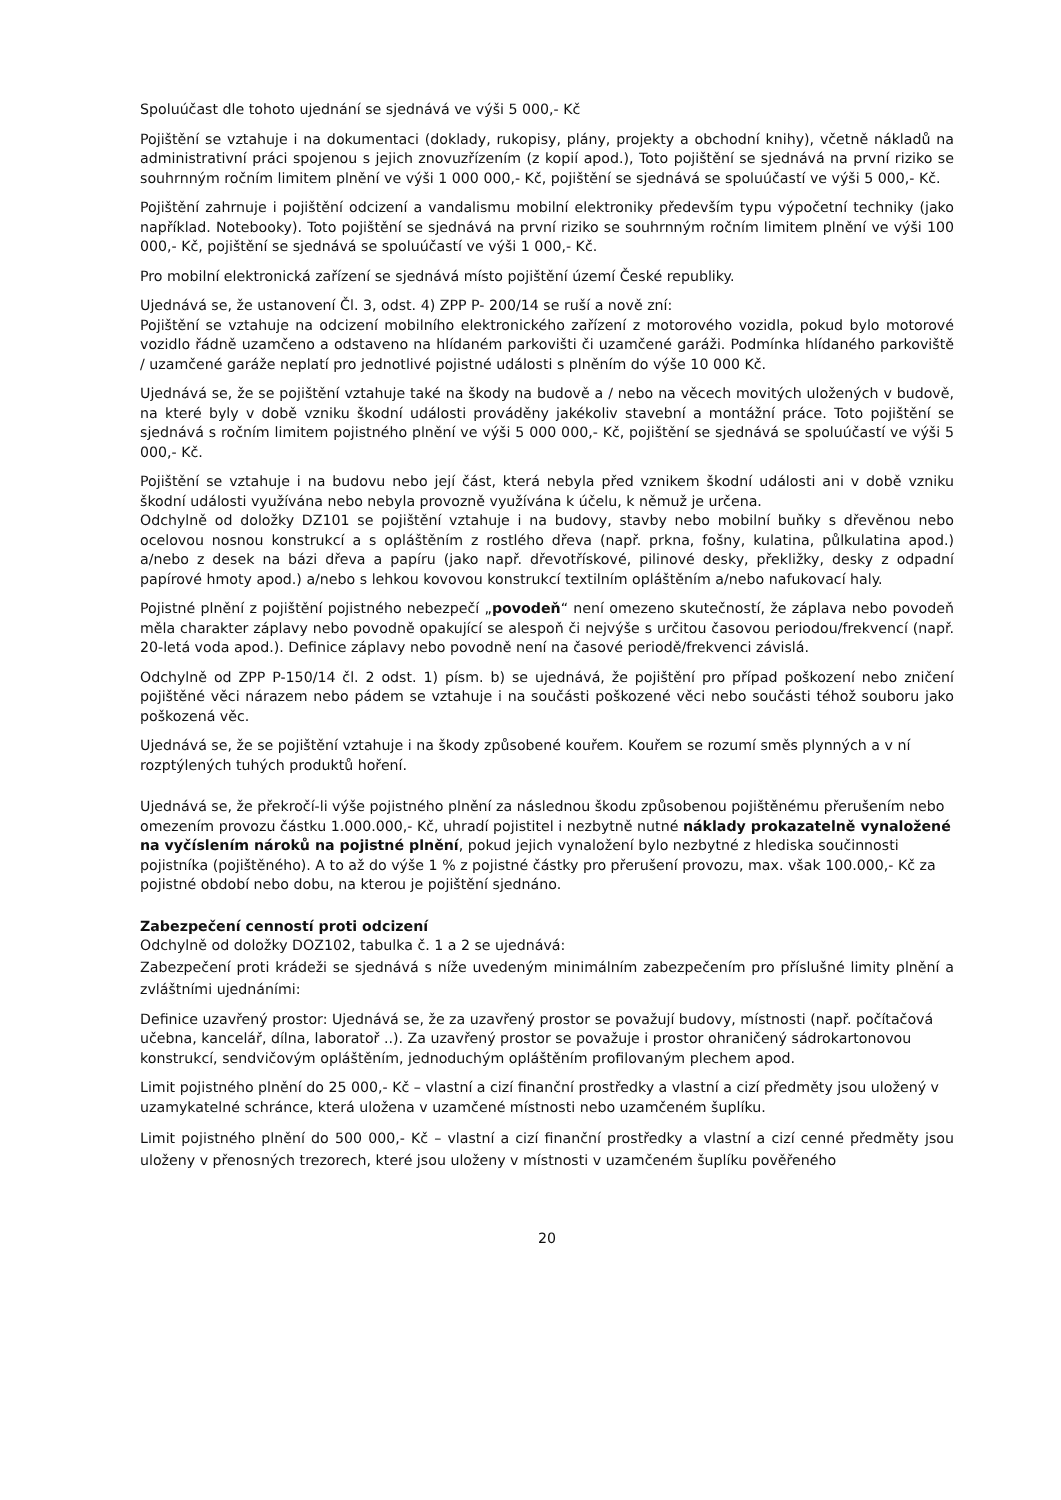Spoluúčast dle tohoto ujednání se sjednává ve výši 5 000,- Kč
Pojištění se vztahuje i na dokumentaci (doklady, rukopisy, plány, projekty a obchodní knihy), včetně nákladů na administrativní práci spojenou s jejich znovuzřízením (z kopií apod.), Toto pojištění se sjednává na první riziko se souhrnným ročním limitem plnění ve výši 1 000 000,- Kč, pojištění se sjednává se spoluúčastí ve výši 5 000,- Kč.
Pojištění zahrnuje i pojištění odcizení a vandalismu mobilní elektroniky především typu výpočetní techniky (jako například. Notebooky). Toto pojištění se sjednává na první riziko se souhrnným ročním limitem plnění ve výši 100 000,- Kč, pojištění se sjednává se spoluúčastí ve výši 1 000,- Kč.
Pro mobilní elektronická zařízení se sjednává místo pojištění území České republiky.
Ujednává se, že ustanovení Čl. 3, odst. 4) ZPP P- 200/14 se ruší a nově zní:
Pojištění se vztahuje na odcizení mobilního elektronického zařízení z motorového vozidla, pokud bylo motorové vozidlo řádně uzamčeno a odstaveno na hlídaném parkovišti či uzamčené garáži. Podmínka hlídaného parkoviště / uzamčené garáže neplatí pro jednotlivé pojistné události s plněním do výše 10 000 Kč.
Ujednává se, že se pojištění vztahuje také na škody na budově a / nebo na věcech movitých uložených v budově, na které byly v době vzniku škodní události prováděny jakékoliv stavební a montážní práce. Toto pojištění se sjednává s ročním limitem pojistného plnění ve výši 5 000 000,- Kč, pojištění se sjednává se spoluúčastí ve výši 5 000,- Kč.
Pojištění se vztahuje i na budovu nebo její část, která nebyla před vznikem škodní události ani v době vzniku škodní události využívána nebo nebyla provozně využívána k účelu, k němuž je určena.
Odchylně od doložky DZ101 se pojištění vztahuje i na budovy, stavby nebo mobilní buňky s dřevěnou nebo ocelovou nosnou konstrukcí a s opláštěním z rostlého dřeva (např. prkna, fošny, kulatina, půlkulatina apod.) a/nebo z desek na bázi dřeva a papíru (jako např. dřevotřískové, pilinové desky, překližky, desky z odpadní papírové hmoty apod.) a/nebo s lehkou kovovou konstrukcí textilním opláštěním a/nebo nafukovací haly.
Pojistné plnění z pojištění pojistného nebezpečí „povodeň“ není omezeno skutečností, že záplava nebo povodeň měla charakter záplavy nebo povodně opakující se alespoň či nejvýše s určitou časovou periodou/frekvencí (např. 20-letá voda apod.). Definice záplavy nebo povodně není na časové periodě/frekvenci závislá.
Odchylně od ZPP P-150/14 čl. 2 odst. 1) písm. b) se ujednává, že pojištění pro případ poškození nebo zničení pojištěné věci nárazem nebo pádem se vztahuje i na součásti poškozené věci nebo součásti téhož souboru jako poškozená věc.
Ujednává se, že se pojištění vztahuje i na škody způsobené kouřem. Kouřem se rozumí směs plynných a v ní rozptýlených tuhých produktů hoření.
Ujednává se, že překročí-li výše pojistného plnění za následnou škodu způsobenou pojištěnému přerušením nebo omezením provozu částku 1.000.000,- Kč, uhradí pojistitel i nezbytně nutné náklady prokazatelně vynaložené na vyčíslením nároků na pojistné plnění, pokud jejich vynaložení bylo nezbytné z hlediska součinnosti pojistníka (pojištěného). A to až do výše 1 % z pojistné částky pro přerušení provozu, max. však 100.000,- Kč za pojistné období nebo dobu, na kterou je pojištění sjednáno.
Zabezpečení cenností proti odcizení
Odchylně od doložky DOZ102, tabulka č. 1 a 2 se ujednává:
Zabezpečení proti krádeži se sjednává s níže uvedeným minimálním zabezpečením pro příslušné limity plnění a zvláštními ujednáními:
Definice uzavřený prostor: Ujednává se, že za uzavřený prostor se považují budovy, místnosti (např. počítačová učebna, kancelář, dílna, laboratoř ..). Za uzavřený prostor se považuje i prostor ohraničený sádrokartonovou konstrukcí, sendvičovým opláštěním, jednoduchým opláštěním profilovaným plechem apod.
Limit pojistného plnění do 25 000,- Kč – vlastní a cizí finanční prostředky a vlastní a cizí předměty jsou uložený v uzamykatelné schránce, která uložena v uzamčené místnosti nebo uzamčeném šuplíku.
Limit pojistného plnění do 500 000,- Kč – vlastní a cizí finanční prostředky a vlastní a cizí cenné předměty jsou uloženy v přenosných trezorech, které jsou uloženy v místnosti v uzamčeném šuplíku pověřeného
20